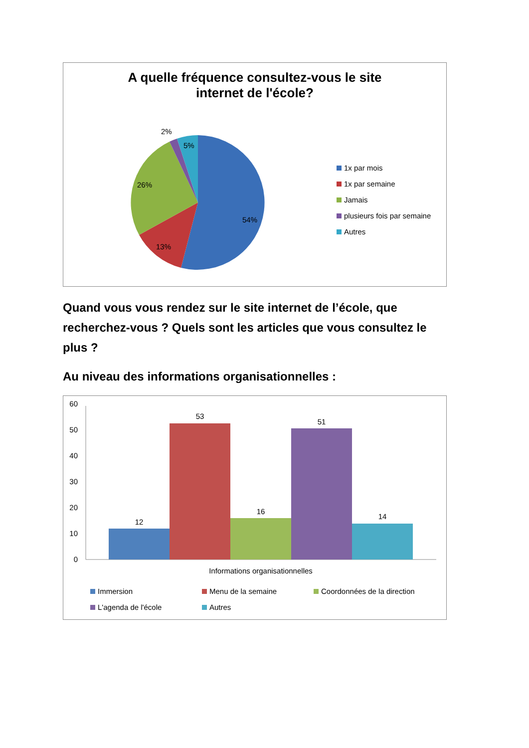A quelle fréquence consultez-vous le site
internet de l'école?
2%
5%
26%
54%
13%
1x par mois
1x par semaine
Jamais
plusieurs fois par semaine
Autres
Quand vous vous rendez sur le site internet de l’école, que recherchez-vous ? Quels sont les articles que vous consultez le plus ?
Au niveau des informations organisationnelles :
60
50
40
30
20
10
0
12
53
16
51
14
Informations organisationnelles
Immersion
Menu de la semaine
Coordonnées de la direction
L'agenda de l'école
Autres